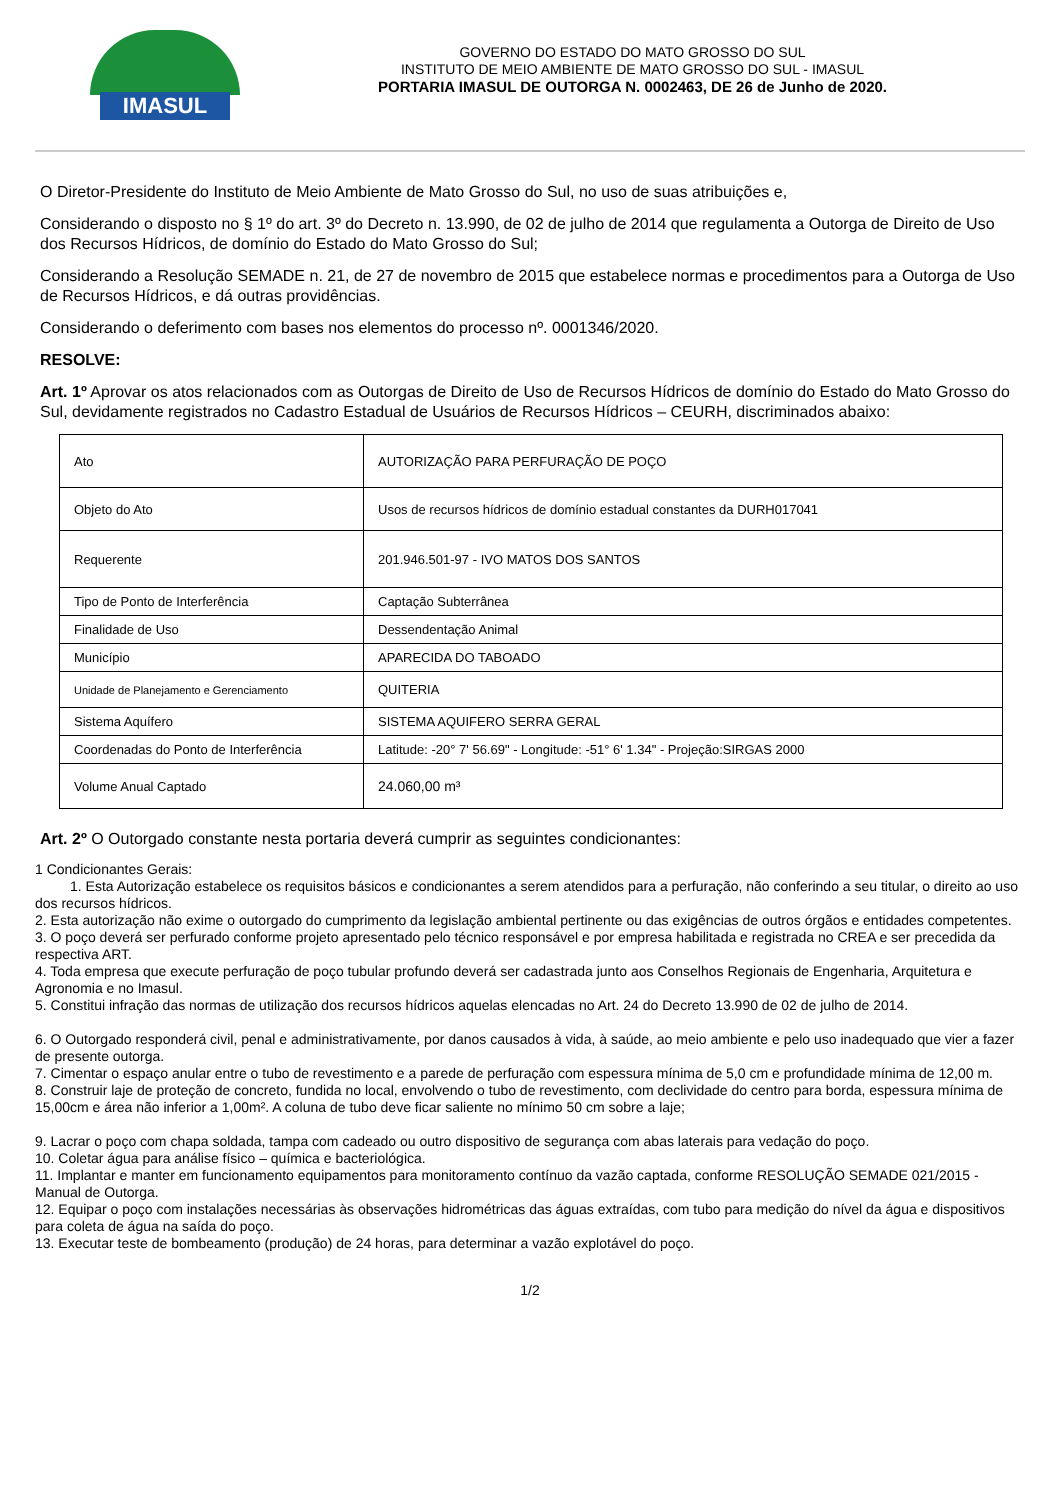IMASUL
GOVERNO DO ESTADO DO MATO GROSSO DO SUL
INSTITUTO DE MEIO AMBIENTE DE MATO GROSSO DO SUL - IMASUL
PORTARIA IMASUL DE OUTORGA N. 0002463, DE 26 de Junho de 2020.
O Diretor-Presidente do Instituto de Meio Ambiente de Mato Grosso do Sul, no uso de suas atribuições e,
Considerando o disposto no § 1º do art. 3º do Decreto n. 13.990, de 02 de julho de 2014 que regulamenta a Outorga de Direito de Uso dos Recursos Hídricos, de domínio do Estado do Mato Grosso do Sul;
Considerando a Resolução SEMADE n. 21, de 27 de novembro de 2015 que estabelece normas e procedimentos para a Outorga de Uso de Recursos Hídricos, e dá outras providências.
Considerando o deferimento com bases nos elementos do processo nº. 0001346/2020.
RESOLVE:
Art. 1º Aprovar os atos relacionados com as Outorgas de Direito de Uso de Recursos Hídricos de domínio do Estado do Mato Grosso do Sul, devidamente registrados no Cadastro Estadual de Usuários de Recursos Hídricos – CEURH, discriminados abaixo:
| Ato | AUTORIZAÇÃO PARA PERFURAÇÃO DE POÇO |
| Objeto do Ato | Usos de recursos hídricos de domínio estadual constantes da DURH017041 |
| Requerente | 201.946.501-97 - IVO MATOS DOS SANTOS |
| Tipo de Ponto de Interferência | Captação Subterrânea |
| Finalidade de Uso | Dessendentação Animal |
| Município | APARECIDA DO TABOADO |
| Unidade de Planejamento e Gerenciamento | QUITERIA |
| Sistema Aquífero | SISTEMA AQUIFERO SERRA GERAL |
| Coordenadas do Ponto de Interferência | Latitude: -20° 7' 56.69" - Longitude: -51° 6' 1.34" - Projeção:SIRGAS 2000 |
| Volume Anual Captado | 24.060,00 m³ |
Art. 2º O Outorgado constante nesta portaria deverá cumprir as seguintes condicionantes:
1 Condicionantes Gerais:
1. Esta Autorização estabelece os requisitos básicos e condicionantes a serem atendidos para a perfuração, não conferindo a seu titular, o direito ao uso dos recursos hídricos.
2. Esta autorização não exime o outorgado do cumprimento da legislação ambiental pertinente ou das exigências de outros órgãos e entidades competentes.
3. O poço deverá ser perfurado conforme projeto apresentado pelo técnico responsável e por empresa habilitada e registrada no CREA e ser precedida da respectiva ART.
4. Toda empresa que execute perfuração de poço tubular profundo deverá ser cadastrada junto aos Conselhos Regionais de Engenharia, Arquitetura e Agronomia e no Imasul.
5. Constitui infração das normas de utilização dos recursos hídricos aquelas elencadas no Art. 24 do Decreto 13.990 de 02 de julho de 2014.
6. O Outorgado responderá civil, penal e administrativamente, por danos causados à vida, à saúde, ao meio ambiente e pelo uso inadequado que vier a fazer de presente outorga.
7. Cimentar o espaço anular entre o tubo de revestimento e a parede de perfuração com espessura mínima de 5,0 cm e profundidade mínima de 12,00 m.
8. Construir laje de proteção de concreto, fundida no local, envolvendo o tubo de revestimento, com declividade do centro para borda, espessura mínima de 15,00cm e área não inferior a 1,00m². A coluna de tubo deve ficar saliente no mínimo 50 cm sobre a laje;
9. Lacrar o poço com chapa soldada, tampa com cadeado ou outro dispositivo de segurança com abas laterais para vedação do poço.
10. Coletar água para análise físico – química e bacteriológica.
11. Implantar e manter em funcionamento equipamentos para monitoramento contínuo da vazão captada, conforme RESOLUÇÃO SEMADE 021/2015 - Manual de Outorga.
12. Equipar o poço com instalações necessárias às observações hidrométricas das águas extraídas, com tubo para medição do nível da água e dispositivos para coleta de água na saída do poço.
13. Executar teste de bombeamento (produção) de 24 horas, para determinar a vazão explotável do poço.
1/2